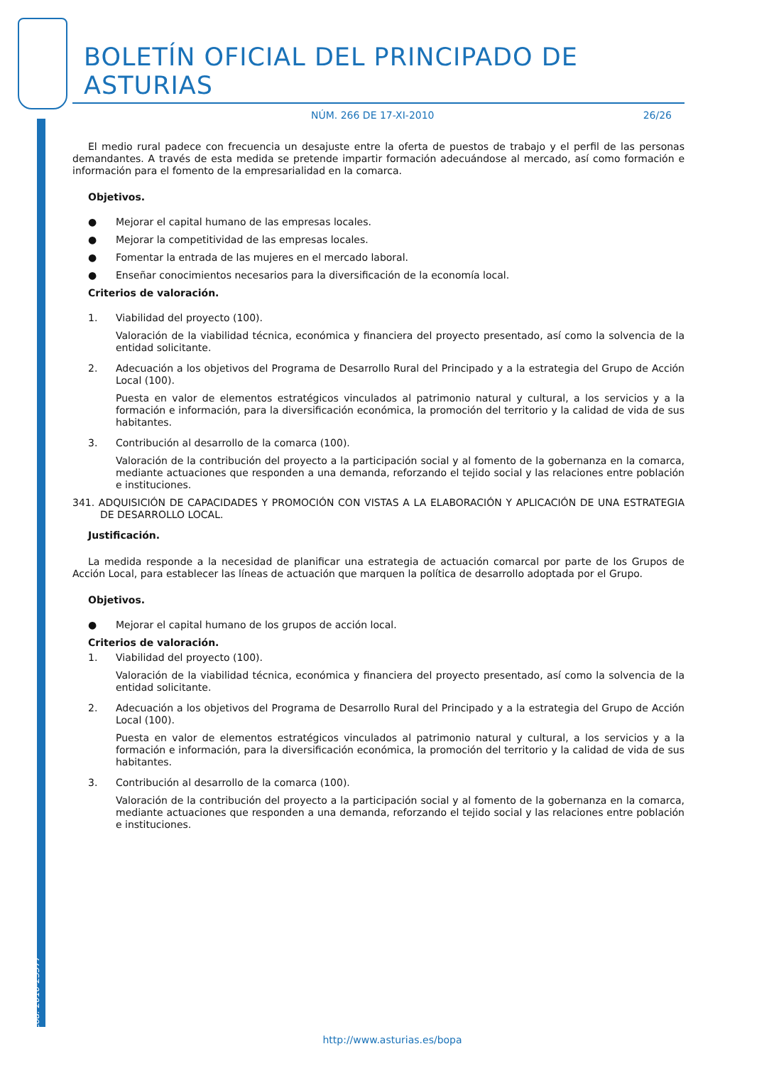Cód. 2010-23577
BOLETÍN OFICIAL DEL PRINCIPADO DE ASTURIAS
NÚM. 266 DE 17-XI-2010 26/26
El medio rural padece con frecuencia un desajuste entre la oferta de puestos de trabajo y el perfil de las personas demandantes. A través de esta medida se pretende impartir formación adecuándose al mercado, así como formación e información para el fomento de la empresarialidad en la comarca.
Objetivos.
● Mejorar el capital humano de las empresas locales.
● Mejorar la competitividad de las empresas locales.
● Fomentar la entrada de las mujeres en el mercado laboral.
● Enseñar conocimientos necesarios para la diversificación de la economía local.
Criterios de valoración.
1. Viabilidad del proyecto (100).
Valoración de la viabilidad técnica, económica y financiera del proyecto presentado, así como la solvencia de la entidad solicitante.
2. Adecuación a los objetivos del Programa de Desarrollo Rural del Principado y a la estrategia del Grupo de Acción Local (100).
Puesta en valor de elementos estratégicos vinculados al patrimonio natural y cultural, a los servicios y a la formación e información, para la diversificación económica, la promoción del territorio y la calidad de vida de sus habitantes.
3. Contribución al desarrollo de la comarca (100).
Valoración de la contribución del proyecto a la participación social y al fomento de la gobernanza en la comarca, mediante actuaciones que responden a una demanda, reforzando el tejido social y las relaciones entre población e instituciones.
341. ADQUISICIÓN DE CAPACIDADES Y PROMOCIÓN CON VISTAS A LA ELABORACIÓN Y APLICACIÓN DE UNA ESTRATEGIA DE DESARROLLO LOCAL.
Justificación.
La medida responde a la necesidad de planificar una estrategia de actuación comarcal por parte de los Grupos de Acción Local, para establecer las líneas de actuación que marquen la política de desarrollo adoptada por el Grupo.
Objetivos.
● Mejorar el capital humano de los grupos de acción local.
Criterios de valoración.
1. Viabilidad del proyecto (100).
Valoración de la viabilidad técnica, económica y financiera del proyecto presentado, así como la solvencia de la entidad solicitante.
2. Adecuación a los objetivos del Programa de Desarrollo Rural del Principado y a la estrategia del Grupo de Acción Local (100).
Puesta en valor de elementos estratégicos vinculados al patrimonio natural y cultural, a los servicios y a la formación e información, para la diversificación económica, la promoción del territorio y la calidad de vida de sus habitantes.
3. Contribución al desarrollo de la comarca (100).
Valoración de la contribución del proyecto a la participación social y al fomento de la gobernanza en la comarca, mediante actuaciones que responden a una demanda, reforzando el tejido social y las relaciones entre población e instituciones.
http://www.asturias.es/bopa